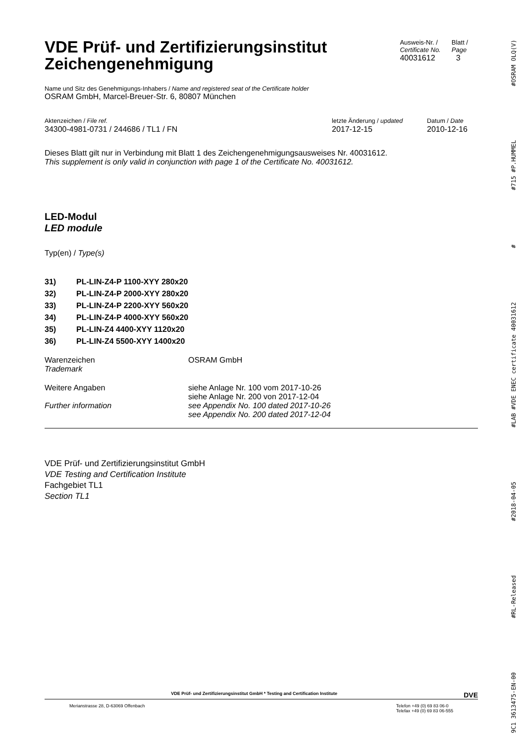9C1 3613475-EN-00 #RL-Released #2018-04-05 #LAB #VDE ENEC certificate 40031612 # #715 #P.HUMMEL #OSRAM OLQ(V)
VDE Prüf- und Zertifizierungsinstitut
Zeichengenehmigung
Ausweis-Nr. /
Certificate No.
40031612
Blatt /
Page
3
Name und Sitz des Genehmigungs-Inhabers / Name and registered seat of the Certificate holder
OSRAM GmbH, Marcel-Breuer-Str. 6, 80807 München
Aktenzeichen / File ref.
34300-4981-0731 / 244686 / TL1 / FN
letzte Änderung / updated
2017-12-15
Datum / Date
2010-12-16
Dieses Blatt gilt nur in Verbindung mit Blatt 1 des Zeichengenehmigungsausweises Nr. 40031612.
This supplement is only valid in conjunction with page 1 of the Certificate No. 40031612.
LED-Modul
LED module
Typ(en) / Type(s)
31) PL-LIN-Z4-P 1100-XYY 280x20
32) PL-LIN-Z4-P 2000-XYY 280x20
33) PL-LIN-Z4-P 2200-XYY 560x20
34) PL-LIN-Z4-P 4000-XYY 560x20
35) PL-LIN-Z4 4400-XYY 1120x20
36) PL-LIN-Z4 5500-XYY 1400x20
Warenzeichen
Trademark
OSRAM GmbH
Weitere Angaben
Further information
siehe Anlage Nr. 100 vom 2017-10-26
siehe Anlage Nr. 200 von 2017-12-04
see Appendix No. 100 dated 2017-10-26
see Appendix No. 200 dated 2017-12-04
VDE Prüf- und Zertifizierungsinstitut GmbH
VDE Testing and Certification Institute
Fachgebiet TL1
Section TL1
VDE Prüf- und Zertifizierungsinstitut GmbH * Testing and Certification Institute DVE
Merianstrasse 28, D-63069 Offenbach
Telefon +49 (0) 69 83 06-0
Telefax +49 (0) 69 83 06-555